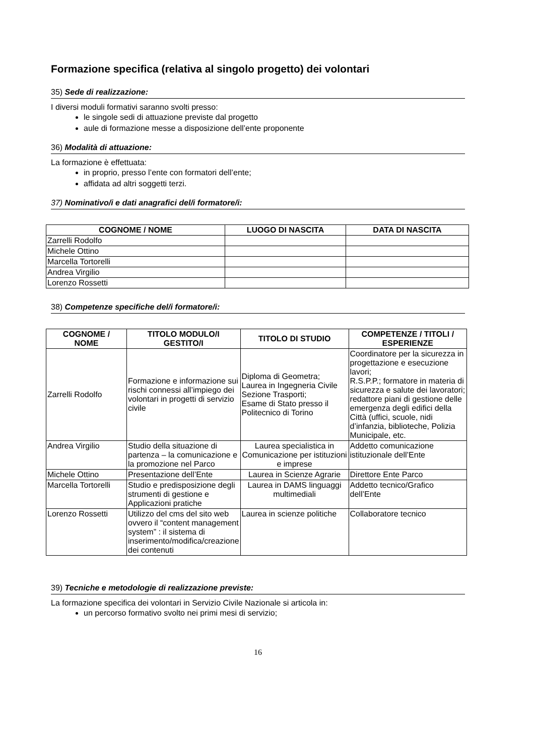Formazione specifica (relativa al singolo progetto) dei volontari
35) Sede di realizzazione:
I diversi moduli formativi saranno svolti presso:
le singole sedi di attuazione previste dal progetto
aule di formazione messe a disposizione dell’ente proponente
36) Modalità di attuazione:
La formazione è effettuata:
in proprio, presso l’ente con formatori dell’ente;
affidata ad altri soggetti terzi.
37) Nominativo/i e dati anagrafici del/i formatore/i:
| COGNOME / NOME | LUOGO DI NASCITA | DATA DI NASCITA |
| --- | --- | --- |
| Zarrelli Rodolfo | | |
| Michele Ottino | | |
| Marcella Tortorelli | | |
| Andrea Virgilio | | |
| Lorenzo Rossetti | | |
38) Competenze specifiche del/i formatore/i:
| COGNOME / NOME | TITOLO MODULO/I GESTITO/I | TITOLO DI STUDIO | COMPETENZE / TITOLI / ESPERIENZE |
| --- | --- | --- | --- |
| Zarrelli Rodolfo | Formazione e informazione sui rischi connessi all’impiego dei volontari in progetti di servizio civile | Diploma di Geometra; Laurea in Ingegneria Civile Sezione Trasporti; Esame di Stato presso il Politecnico di Torino | Coordinatore per la sicurezza in progettazione e esecuzione lavori; R.S.P.P.; formatore in materia di sicurezza e salute dei lavoratori; redattore piani di gestione delle emergenza degli edifici della Città (uffici, scuole, nidi d’infanzia, biblioteche, Polizia Municipale, etc. |
| Andrea Virgilio | Studio della situazione di partenza – la comunicazione e la promozione nel Parco | Laurea specialistica in Comunicazione per istituzioni e imprese | Addetto comunicazione istituzionale dell’Ente |
| Michele Ottino | Presentazione dell’Ente | Laurea in Scienze Agrarie | Direttore Ente Parco |
| Marcella Tortorelli | Studio e predisposizione degli strumenti di gestione e Applicazioni pratiche | Laurea in DAMS linguaggi multimediali | Addetto tecnico/Grafico dell’Ente |
| Lorenzo Rossetti | Utilizzo del cms del sito web ovvero il “content management system” : il sistema di inserimento/modifica/creazione dei contenuti | Laurea in scienze politiche | Collaboratore tecnico |
39) Tecniche e metodologie di realizzazione previste:
La formazione specifica dei volontari in Servizio Civile Nazionale si articola in:
un percorso formativo svolto nei primi mesi di servizio;
16